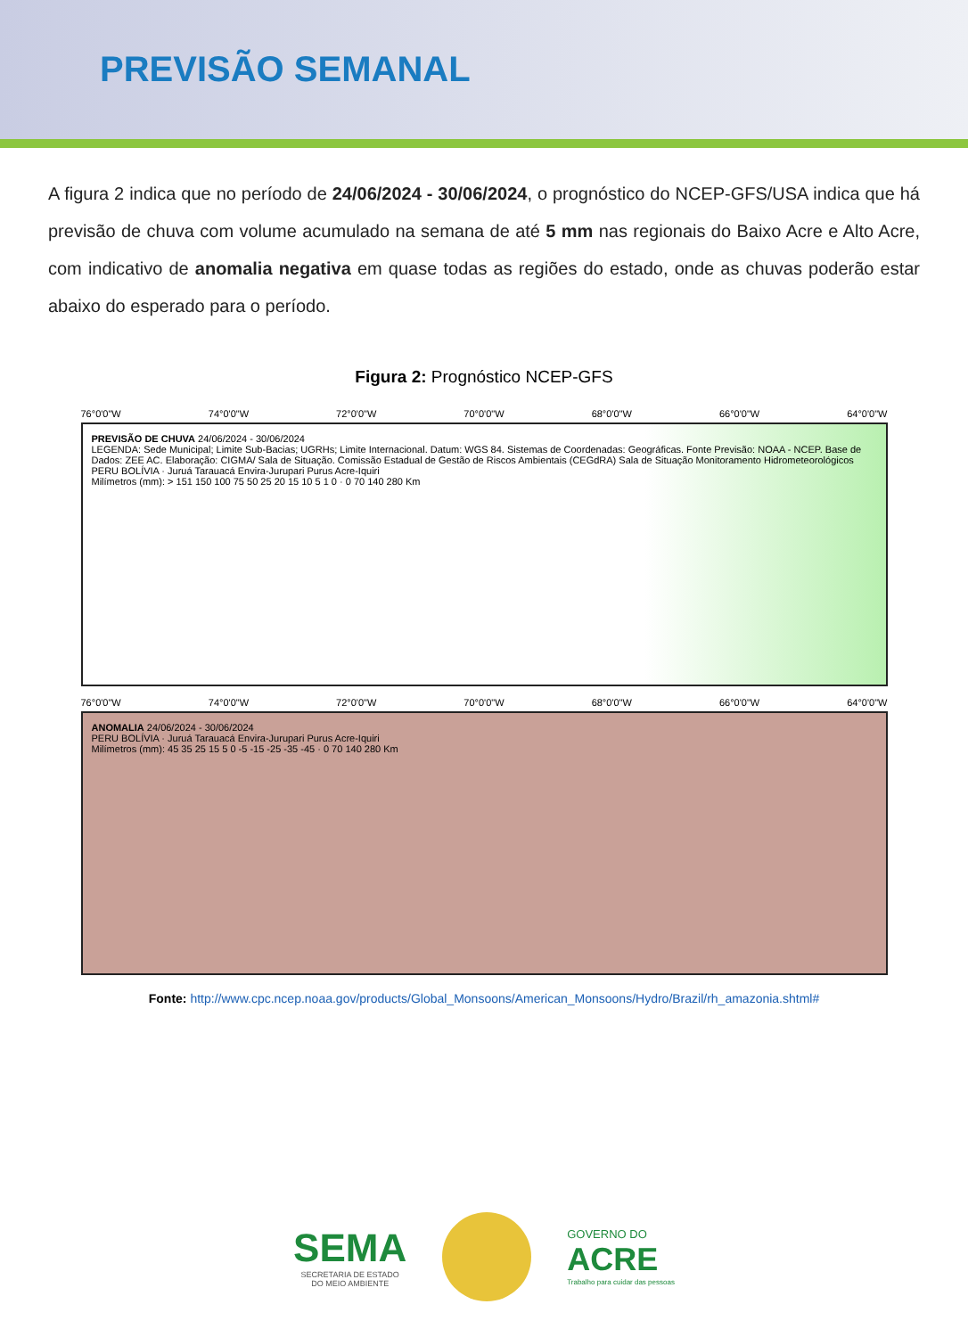PREVISÃO SEMANAL
A figura 2 indica que no período de 24/06/2024 - 30/06/2024, o prognóstico do NCEP-GFS/USA indica que há previsão de chuva com volume acumulado na semana de até 5 mm nas regionais do Baixo Acre e Alto Acre, com indicativo de anomalia negativa em quase todas as regiões do estado, onde as chuvas poderão estar abaixo do esperado para o período.
Figura 2: Prognóstico NCEP-GFS
76°0'0"W 74°0'0"W 72°0'0"W 70°0'0"W 68°0'0"W 66°0'0"W 64°0'0"W
PREVISÃO DE CHUVA 24/06/2024 - 30/06/2024
LEGENDA: Sede Municipal; Limite Sub-Bacias; UGRHs; Limite Internacional. Datum: WGS 84. Sistemas de Coordenadas: Geográficas. Fonte Previsão: NOAA - NCEP. Base de Dados: ZEE AC. Elaboração: CIGMA/ Sala de Situação. Comissão Estadual de Gestão de Riscos Ambientais (CEGdRA) Sala de Situação Monitoramento Hidrometeorológicos
PERU BOLÍVIA · Juruá Tarauacá Envira-Jurupari Purus Acre-Iquiri
Milímetros (mm): > 151 150 100 75 50 25 20 15 10 5 1 0 · 0 70 140 280 Km
76°0'0"W 74°0'0"W 72°0'0"W 70°0'0"W 68°0'0"W 66°0'0"W 64°0'0"W
ANOMALIA 24/06/2024 - 30/06/2024
PERU BOLÍVIA · Juruá Tarauacá Envira-Jurupari Purus Acre-Iquiri
Milímetros (mm): 45 35 25 15 5 0 -5 -15 -25 -35 -45 · 0 70 140 280 Km
Fonte: http://www.cpc.ncep.noaa.gov/products/Global_Monsoons/American_Monsoons/Hydro/Brazil/rh_amazonia.shtml#
SEMA
SECRETARIA DE ESTADO
DO MEIO AMBIENTE
GOVERNO DO
ACRE
Trabalho para cuidar das pessoas